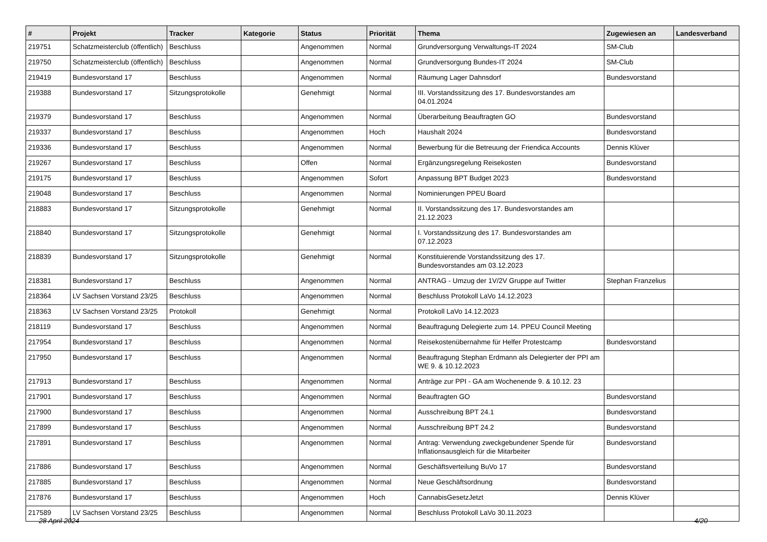| # | Projekt | Tracker | Kategorie | Status | Priorität | Thema | Zugewiesen an | Landesverband |
| --- | --- | --- | --- | --- | --- | --- | --- | --- |
| 219751 | Schatzmeisterclub (öffentlich) | Beschluss | | Angenommen | Normal | Grundversorgung Verwaltungs-IT 2024 | SM-Club | |
| 219750 | Schatzmeisterclub (öffentlich) | Beschluss | | Angenommen | Normal | Grundversorgung Bundes-IT 2024 | SM-Club | |
| 219419 | Bundesvorstand 17 | Beschluss | | Angenommen | Normal | Räumung Lager Dahnsdorf | Bundesvorstand | |
| 219388 | Bundesvorstand 17 | Sitzungsprotokolle | | Genehmigt | Normal | III. Vorstandssitzung des 17. Bundesvorstandes am 04.01.2024 | | |
| 219379 | Bundesvorstand 17 | Beschluss | | Angenommen | Normal | Überarbeitung Beauftragten GO | Bundesvorstand | |
| 219337 | Bundesvorstand 17 | Beschluss | | Angenommen | Hoch | Haushalt 2024 | Bundesvorstand | |
| 219336 | Bundesvorstand 17 | Beschluss | | Angenommen | Normal | Bewerbung für die Betreuung der Friendica Accounts | Dennis Klüver | |
| 219267 | Bundesvorstand 17 | Beschluss | | Offen | Normal | Ergänzungsregelung Reisekosten | Bundesvorstand | |
| 219175 | Bundesvorstand 17 | Beschluss | | Angenommen | Sofort | Anpassung BPT Budget 2023 | Bundesvorstand | |
| 219048 | Bundesvorstand 17 | Beschluss | | Angenommen | Normal | Nominierungen PPEU Board | | |
| 218883 | Bundesvorstand 17 | Sitzungsprotokolle | | Genehmigt | Normal | II. Vorstandssitzung des 17. Bundesvorstandes am 21.12.2023 | | |
| 218840 | Bundesvorstand 17 | Sitzungsprotokolle | | Genehmigt | Normal | I. Vorstandssitzung des 17. Bundesvorstandes am 07.12.2023 | | |
| 218839 | Bundesvorstand 17 | Sitzungsprotokolle | | Genehmigt | Normal | Konstituierende Vorstandssitzung des 17. Bundesvorstandes am 03.12.2023 | | |
| 218381 | Bundesvorstand 17 | Beschluss | | Angenommen | Normal | ANTRAG - Umzug der 1V/2V Gruppe auf Twitter | Stephan Franzelius | |
| 218364 | LV Sachsen Vorstand 23/25 | Beschluss | | Angenommen | Normal | Beschluss Protokoll LaVo 14.12.2023 | | |
| 218363 | LV Sachsen Vorstand 23/25 | Protokoll | | Genehmigt | Normal | Protokoll LaVo 14.12.2023 | | |
| 218119 | Bundesvorstand 17 | Beschluss | | Angenommen | Normal | Beauftragung Delegierte zum 14. PPEU Council Meeting | | |
| 217954 | Bundesvorstand 17 | Beschluss | | Angenommen | Normal | Reisekostenübernahme für Helfer Protestcamp | Bundesvorstand | |
| 217950 | Bundesvorstand 17 | Beschluss | | Angenommen | Normal | Beauftragung Stephan Erdmann als Delegierter der PPI am WE 9. & 10.12.2023 | | |
| 217913 | Bundesvorstand 17 | Beschluss | | Angenommen | Normal | Anträge zur PPI - GA am Wochenende 9. & 10.12. 23 | | |
| 217901 | Bundesvorstand 17 | Beschluss | | Angenommen | Normal | Beauftragten GO | Bundesvorstand | |
| 217900 | Bundesvorstand 17 | Beschluss | | Angenommen | Normal | Ausschreibung BPT 24.1 | Bundesvorstand | |
| 217899 | Bundesvorstand 17 | Beschluss | | Angenommen | Normal | Ausschreibung BPT 24.2 | Bundesvorstand | |
| 217891 | Bundesvorstand 17 | Beschluss | | Angenommen | Normal | Antrag: Verwendung zweckgebundener Spende für Inflationsausgleich für die Mitarbeiter | Bundesvorstand | |
| 217886 | Bundesvorstand 17 | Beschluss | | Angenommen | Normal | Geschäftsverteilung BuVo 17 | Bundesvorstand | |
| 217885 | Bundesvorstand 17 | Beschluss | | Angenommen | Normal | Neue Geschäftsordnung | Bundesvorstand | |
| 217876 | Bundesvorstand 17 | Beschluss | | Angenommen | Hoch | CannabisGesetzJetzt | Dennis Klüver | |
| 217589 | LV Sachsen Vorstand 23/25 | Beschluss | | Angenommen | Normal | Beschluss Protokoll LaVo 30.11.2023 | | |
28 April 2024 4/20